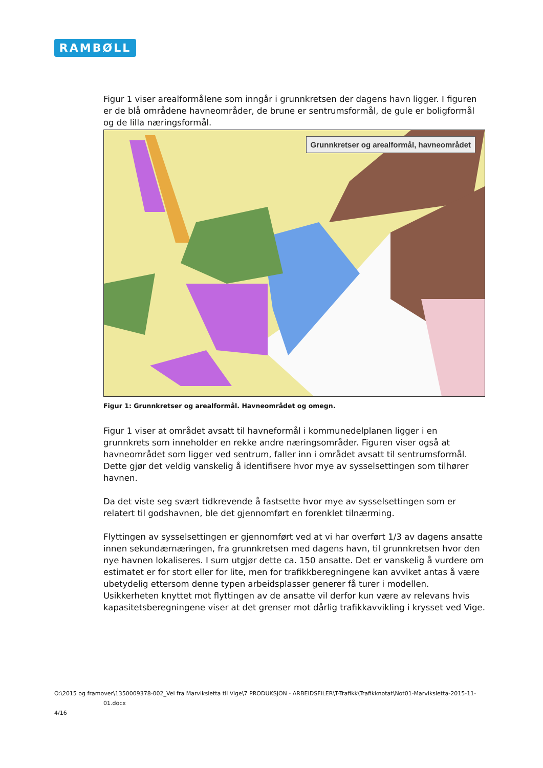RAMBØLL
Figur 1 viser arealformålene som inngår i grunnkretsen der dagens havn ligger. I figuren er de blå områdene havneområder, de brune er sentrumsformål, de gule er boligformål og de lilla næringsformål.
Grunnkretser og arealformål, havneområdet
Figur 1: Grunnkretser og arealformål. Havneområdet og omegn.
Figur 1 viser at området avsatt til havneformål i kommunedelplanen ligger i en grunnkrets som inneholder en rekke andre næringsområder. Figuren viser også at havneområdet som ligger ved sentrum, faller inn i området avsatt til sentrumsformål. Dette gjør det veldig vanskelig å identifisere hvor mye av sysselsettingen som tilhører havnen.
Da det viste seg svært tidkrevende å fastsette hvor mye av sysselsettingen som er relatert til godshavnen, ble det gjennomført en forenklet tilnærming.
Flyttingen av sysselsettingen er gjennomført ved at vi har overført 1/3 av dagens ansatte innen sekundærnæringen, fra grunnkretsen med dagens havn, til grunnkretsen hvor den nye havnen lokaliseres. I sum utgjør dette ca. 150 ansatte. Det er vanskelig å vurdere om estimatet er for stort eller for lite, men for trafikkberegningene kan avviket antas å være ubetydelig ettersom denne typen arbeidsplasser generer få turer i modellen. Usikkerheten knyttet mot flyttingen av de ansatte vil derfor kun være av relevans hvis kapasitetsberegningene viser at det grenser mot dårlig trafikkavvikling i krysset ved Vige.
O:\2015 og framover\1350009378-002_Vei fra Marviksletta til Vige\7 PRODUKSJON - ARBEIDSFILER\T-Trafikk\Trafikknotat\Not01-Marviksletta-2015-11-
01.docx
4/16